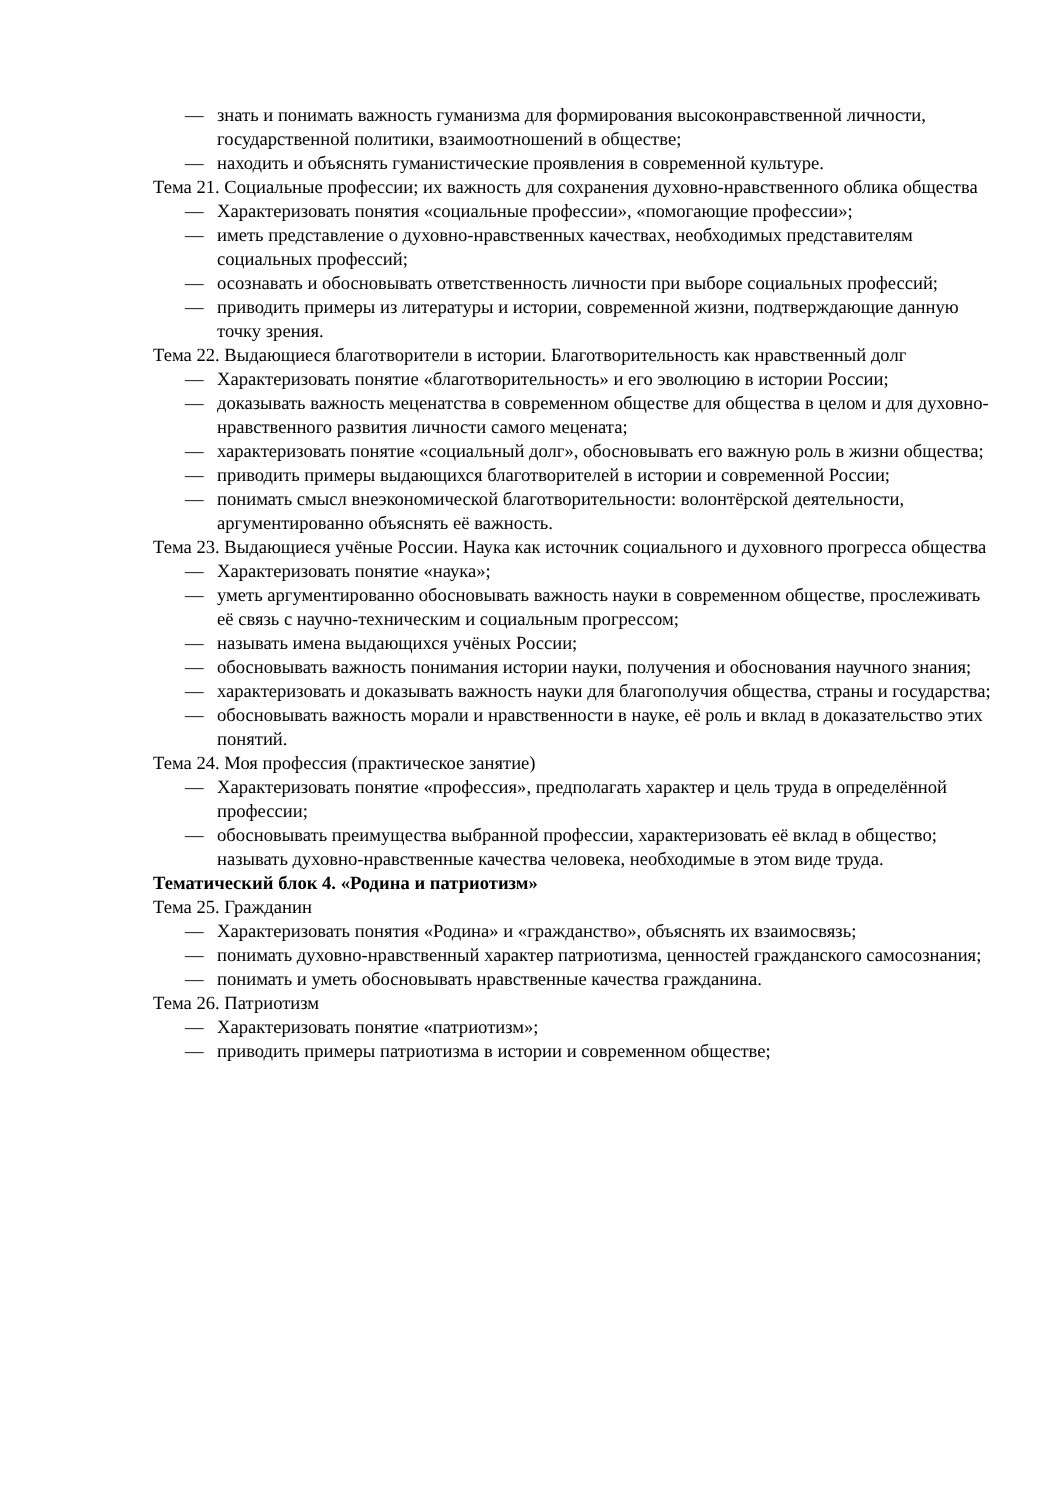— знать и понимать важность гуманизма для формирования высоконравственной личности, государственной политики, взаимоотношений в обществе;
— находить и объяснять гуманистические проявления в современной культуре.
Тема 21. Социальные профессии; их важность для сохранения духовно-нравственного облика общества
— Характеризовать понятия «социальные профессии», «помогающие профессии»;
— иметь представление о духовно-нравственных качествах, необходимых представителям социальных профессий;
— осознавать и обосновывать ответственность личности при выборе социальных профессий;
— приводить примеры из литературы и истории, современной жизни, подтверждающие данную точку зрения.
Тема 22. Выдающиеся благотворители в истории. Благотворительность как нравственный долг
— Характеризовать понятие «благотворительность» и его эволюцию в истории России;
— доказывать важность меценатства в современном обществе для общества в целом и для духовно-нравственного развития личности самого мецената;
— характеризовать понятие «социальный долг», обосновывать его важную роль в жизни общества;
— приводить примеры выдающихся благотворителей в истории и современной России;
— понимать смысл внеэкономической благотворительности: волонтёрской деятельности, аргументированно объяснять её важность.
Тема 23. Выдающиеся учёные России. Наука как источник социального и духовного прогресса общества
— Характеризовать понятие «наука»;
— уметь аргументированно обосновывать важность науки в современном обществе, прослеживать её связь с научно-техническим и социальным прогрессом;
— называть имена выдающихся учёных России;
— обосновывать важность понимания истории науки, получения и обоснования научного знания;
— характеризовать и доказывать важность науки для благополучия общества, страны и государства;
— обосновывать важность морали и нравственности в науке, её роль и вклад в доказательство этих понятий.
Тема 24. Моя профессия (практическое занятие)
— Характеризовать понятие «профессия», предполагать характер и цель труда в определённой профессии;
— обосновывать преимущества выбранной профессии, характеризовать её вклад в общество; называть духовно-нравственные качества человека, необходимые в этом виде труда.
Тематический блок 4. «Родина и патриотизм»
Тема 25. Гражданин
— Характеризовать понятия «Родина» и «гражданство», объяснять их взаимосвязь;
— понимать духовно-нравственный характер патриотизма, ценностей гражданского самосознания;
— понимать и уметь обосновывать нравственные качества гражданина.
Тема 26. Патриотизм
— Характеризовать понятие «патриотизм»;
— приводить примеры патриотизма в истории и современном обществе;